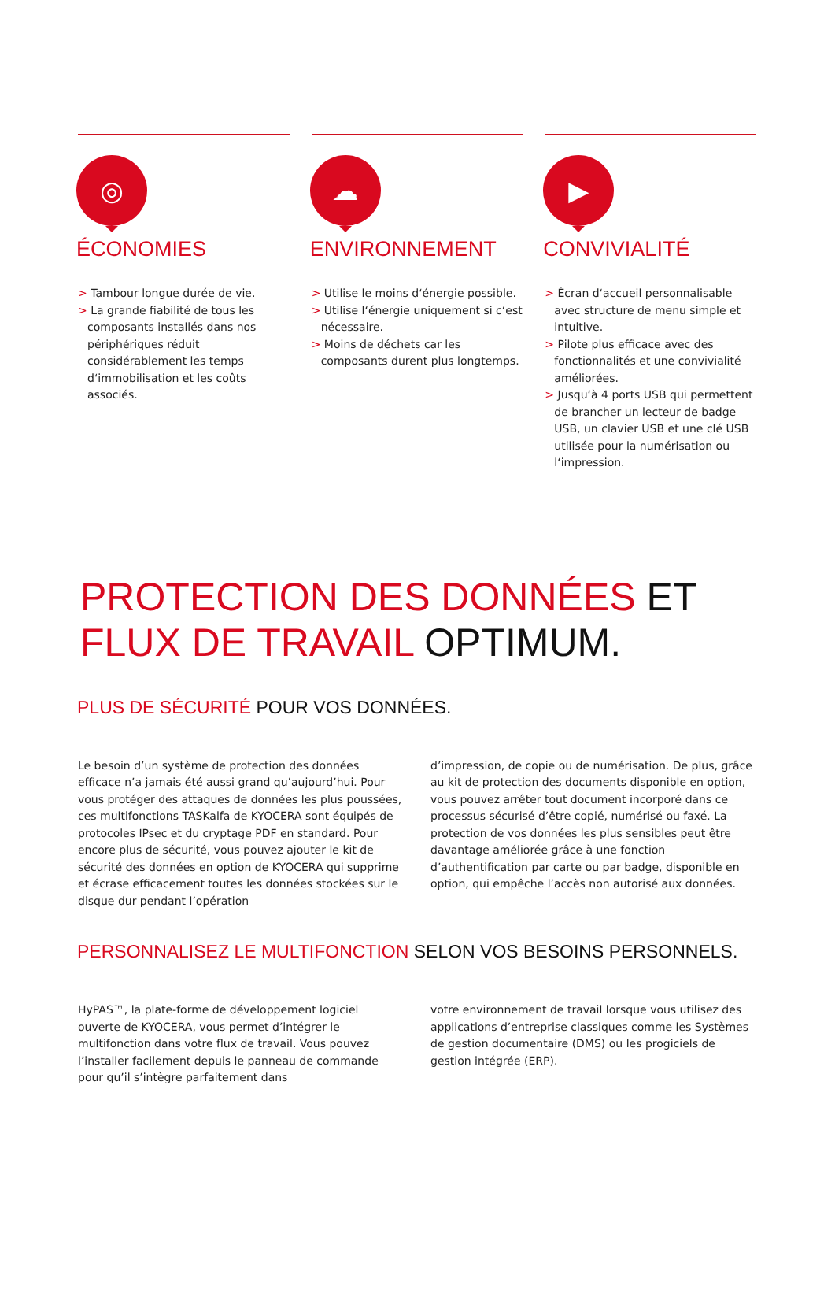◎
ÉCONOMIES
> Tambour longue durée de vie.
> La grande fiabilité de tous les composants installés dans nos périphériques réduit considérablement les temps d‘immobilisation et les coûts associés.
☁
ENVIRONNEMENT
> Utilise le moins d‘énergie possible.
> Utilise l‘énergie uniquement si c‘est nécessaire.
> Moins de déchets car les composants durent plus longtemps.
▶
CONVIVIALITÉ
> Écran d‘accueil personnalisable avec structure de menu simple et intuitive.
> Pilote plus efficace avec des fonctionnalités et une convivialité améliorées.
> Jusqu‘à 4 ports USB qui permettent de brancher un lecteur de badge USB, un clavier USB et une clé USB utilisée pour la numérisation ou l‘impression.
PROTECTION DES DONNÉES ET
FLUX DE TRAVAIL OPTIMUM.
PLUS DE SÉCURITÉ POUR VOS DONNÉES.
Le besoin d’un système de protection des données efficace n’a jamais été aussi grand qu’aujourd’hui. Pour vous protéger des attaques de données les plus poussées, ces multifonctions TASKalfa de KYOCERA sont équipés de protocoles IPsec et du cryptage PDF en standard. Pour encore plus de sécurité, vous pouvez ajouter le kit de sécurité des données en option de KYOCERA qui supprime et écrase efficacement toutes les données stockées sur le disque dur pendant l’opération
d’impression, de copie ou de numérisation. De plus, grâce au kit de protection des documents disponible en option, vous pouvez arrêter tout document incorporé dans ce processus sécurisé d’être copié, numérisé ou faxé. La protection de vos données les plus sensibles peut être davantage améliorée grâce à une fonction d’authentification par carte ou par badge, disponible en option, qui empêche l’accès non autorisé aux données.
PERSONNALISEZ LE MULTIFONCTION SELON VOS BESOINS PERSONNELS.
HyPAS™, la plate-forme de développement logiciel ouverte de KYOCERA, vous permet d’intégrer le multifonction dans votre flux de travail. Vous pouvez l’installer facilement depuis le panneau de commande pour qu’il s’intègre parfaitement dans
votre environnement de travail lorsque vous utilisez des applications d’entreprise classiques comme les Systèmes de gestion documentaire (DMS) ou les progiciels de gestion intégrée (ERP).